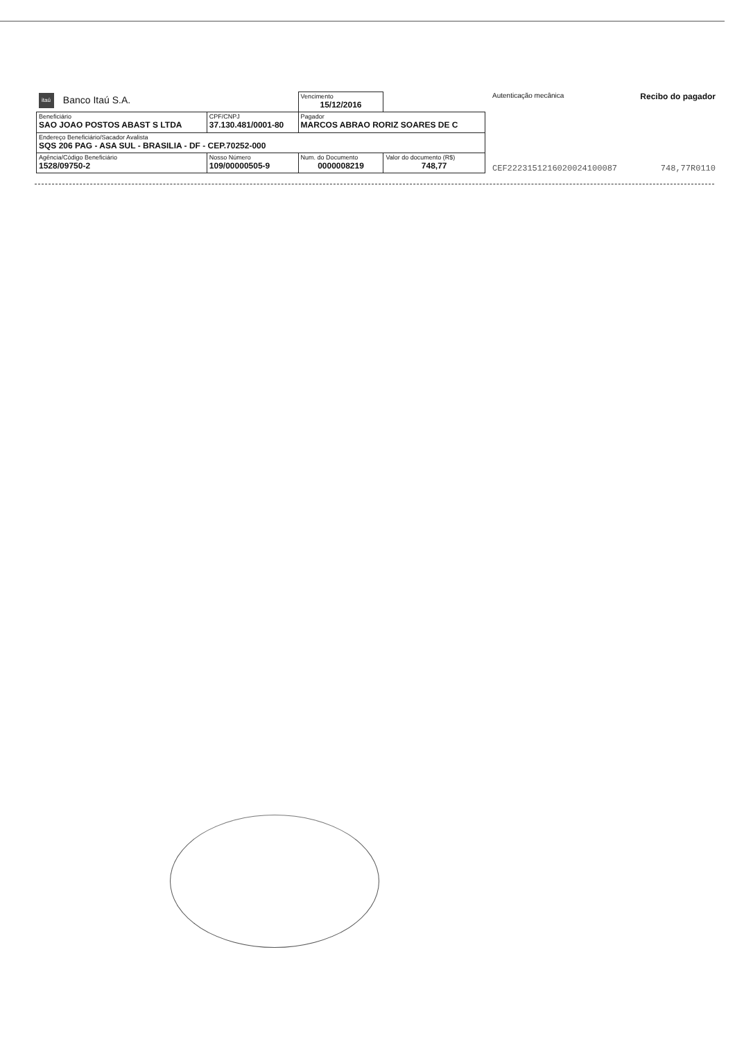| itaú Banco Itaú S.A. | | | Vencimento 15/12/2016 | |
| Beneficiário SAO JOAO POSTOS ABAST S LTDA | | CPF/CNPJ 37.130.481/0001-80 | Pagador MARCOS ABRAO RORIZ SOARES DE C | |
| Endereço Beneficiário/Sacador Avalista SQS 206 PAG - ASA SUL - BRASILIA - DF - CEP.70252-000 | | | | |
| Agência/Código Beneficiário 1528/09750-2 | Nosso Número 109/00000505-9 | | Num. do Documento 0000008219 | Valor do documento (R$) 748,77 |
Autenticação mecânica Recibo do pagador
CEF2223151216020024100087 748,77R0110